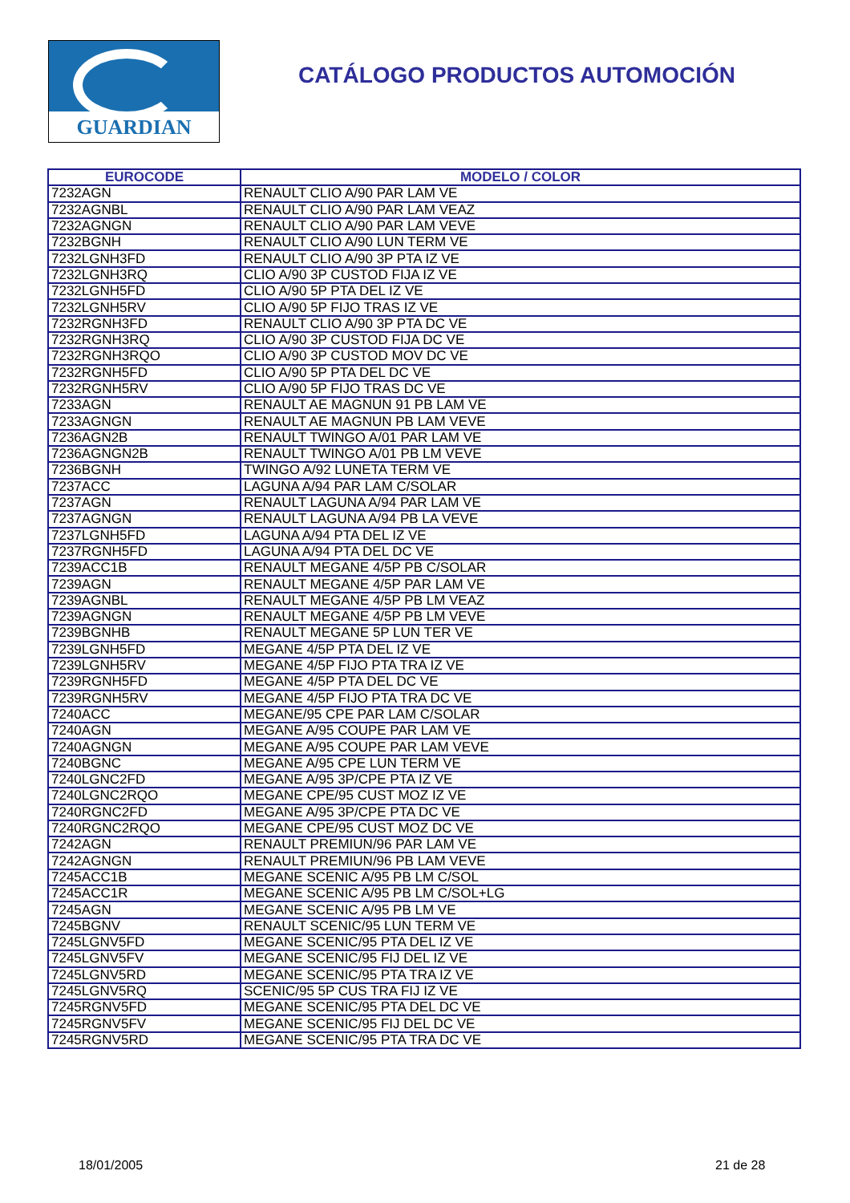GUARDIAN
CATÁLOGO PRODUCTOS AUTOMOCIÓN
| EUROCODE | MODELO / COLOR |
| --- | --- |
| 7232AGN | RENAULT CLIO A/90 PAR LAM VE |
| 7232AGNBL | RENAULT CLIO A/90 PAR LAM VEAZ |
| 7232AGNGN | RENAULT CLIO A/90 PAR LAM VEVE |
| 7232BGNH | RENAULT CLIO A/90 LUN TERM VE |
| 7232LGNH3FD | RENAULT CLIO A/90 3P PTA IZ VE |
| 7232LGNH3RQ | CLIO A/90 3P CUSTOD FIJA IZ VE |
| 7232LGNH5FD | CLIO A/90 5P PTA DEL IZ VE |
| 7232LGNH5RV | CLIO A/90 5P FIJO TRAS IZ VE |
| 7232RGNH3FD | RENAULT CLIO A/90 3P PTA DC VE |
| 7232RGNH3RQ | CLIO A/90 3P CUSTOD FIJA DC VE |
| 7232RGNH3RQO | CLIO A/90 3P CUSTOD MOV DC VE |
| 7232RGNH5FD | CLIO A/90 5P PTA DEL DC VE |
| 7232RGNH5RV | CLIO A/90 5P FIJO TRAS DC VE |
| 7233AGN | RENAULT AE MAGNUN 91 PB LAM VE |
| 7233AGNGN | RENAULT AE MAGNUN PB LAM VEVE |
| 7236AGN2B | RENAULT TWINGO A/01 PAR LAM VE |
| 7236AGNGN2B | RENAULT TWINGO A/01 PB LM VEVE |
| 7236BGNH | TWINGO A/92 LUNETA TERM VE |
| 7237ACC | LAGUNA A/94 PAR LAM C/SOLAR |
| 7237AGN | RENAULT LAGUNA A/94 PAR LAM VE |
| 7237AGNGN | RENAULT LAGUNA A/94 PB LA VEVE |
| 7237LGNH5FD | LAGUNA A/94 PTA DEL IZ VE |
| 7237RGNH5FD | LAGUNA A/94 PTA DEL DC VE |
| 7239ACC1B | RENAULT MEGANE 4/5P PB C/SOLAR |
| 7239AGN | RENAULT MEGANE 4/5P PAR LAM VE |
| 7239AGNBL | RENAULT MEGANE 4/5P PB LM VEAZ |
| 7239AGNGN | RENAULT MEGANE 4/5P PB LM VEVE |
| 7239BGNHB | RENAULT MEGANE 5P LUN TER VE |
| 7239LGNH5FD | MEGANE 4/5P PTA DEL IZ VE |
| 7239LGNH5RV | MEGANE 4/5P FIJO PTA TRA IZ VE |
| 7239RGNH5FD | MEGANE 4/5P PTA DEL DC VE |
| 7239RGNH5RV | MEGANE 4/5P FIJO PTA TRA DC VE |
| 7240ACC | MEGANE/95 CPE PAR LAM C/SOLAR |
| 7240AGN | MEGANE A/95 COUPE PAR LAM VE |
| 7240AGNGN | MEGANE A/95 COUPE PAR LAM VEVE |
| 7240BGNC | MEGANE A/95 CPE LUN TERM VE |
| 7240LGNC2FD | MEGANE A/95 3P/CPE PTA IZ VE |
| 7240LGNC2RQO | MEGANE CPE/95 CUST MOZ IZ VE |
| 7240RGNC2FD | MEGANE A/95 3P/CPE PTA DC VE |
| 7240RGNC2RQO | MEGANE CPE/95 CUST MOZ DC VE |
| 7242AGN | RENAULT PREMIUN/96 PAR LAM VE |
| 7242AGNGN | RENAULT PREMIUN/96 PB LAM VEVE |
| 7245ACC1B | MEGANE SCENIC A/95 PB LM C/SOL |
| 7245ACC1R | MEGANE SCENIC A/95 PB LM C/SOL+LG |
| 7245AGN | MEGANE SCENIC A/95 PB LM VE |
| 7245BGNV | RENAULT SCENIC/95 LUN TERM VE |
| 7245LGNV5FD | MEGANE SCENIC/95 PTA DEL IZ VE |
| 7245LGNV5FV | MEGANE SCENIC/95 FIJ DEL IZ VE |
| 7245LGNV5RD | MEGANE SCENIC/95 PTA TRA IZ VE |
| 7245LGNV5RQ | SCENIC/95 5P CUS TRA FIJ IZ VE |
| 7245RGNV5FD | MEGANE SCENIC/95 PTA DEL DC VE |
| 7245RGNV5FV | MEGANE SCENIC/95 FIJ DEL DC VE |
| 7245RGNV5RD | MEGANE SCENIC/95 PTA TRA DC VE |
18/01/2005 21 de 28